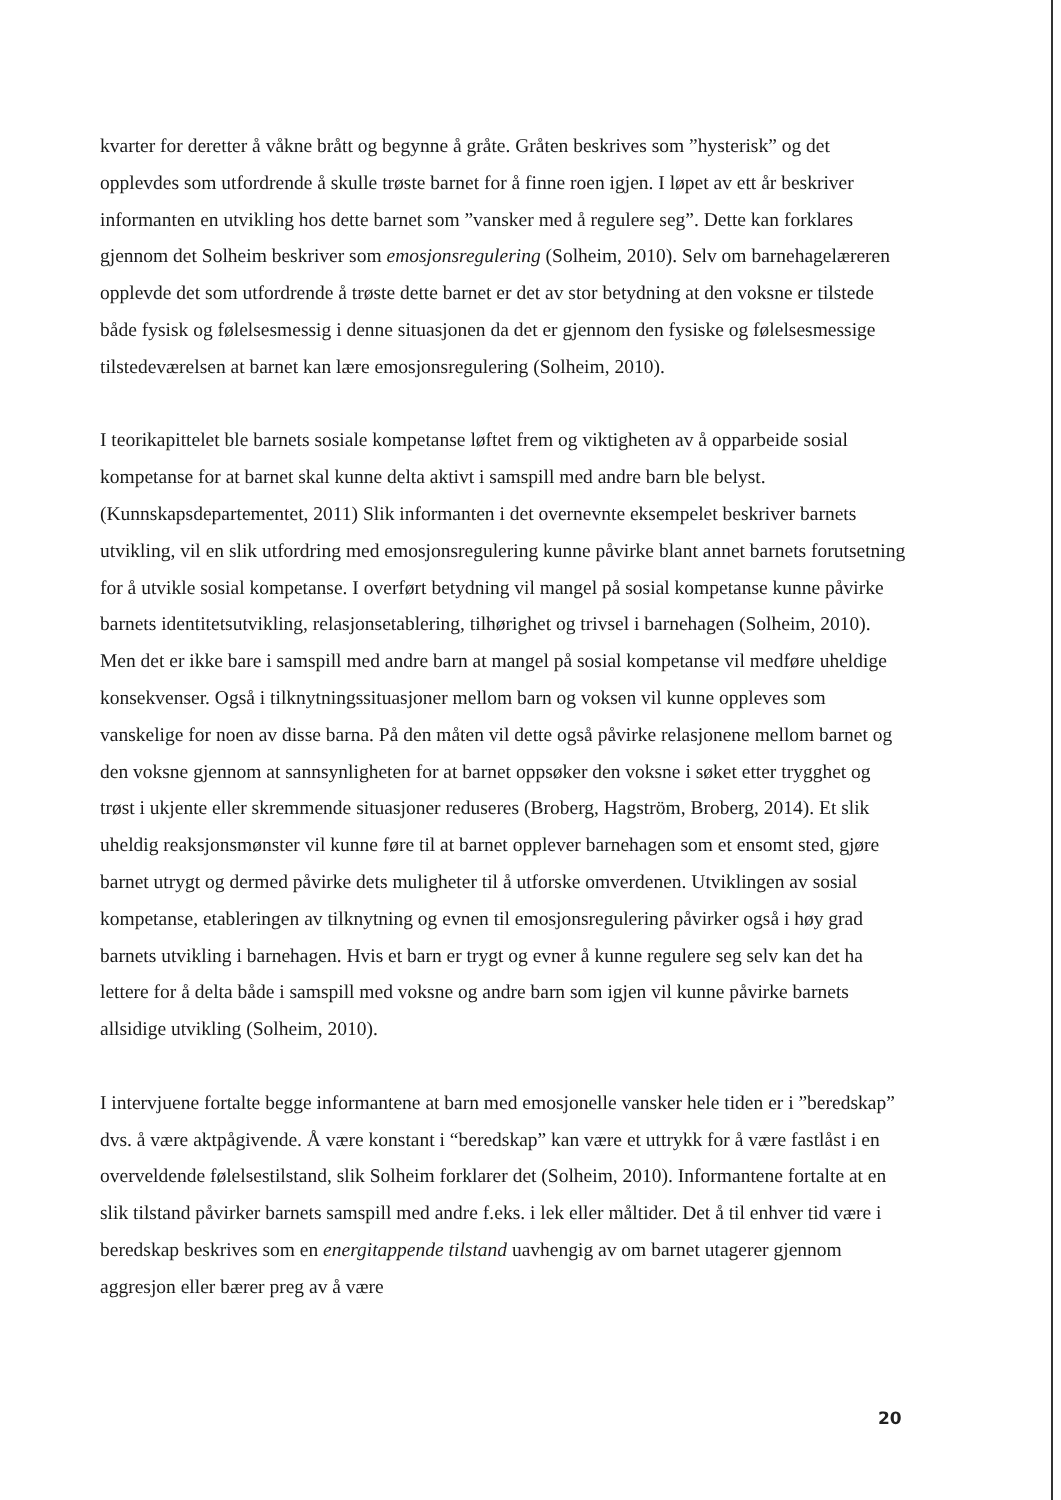kvarter for deretter å våkne brått og begynne å gråte. Gråten beskrives som ”hysterisk” og det opplevdes som utfordrende å skulle trøste barnet for å finne roen igjen. I løpet av ett år beskriver informanten en utvikling hos dette barnet som ”vansker med å regulere seg”. Dette kan forklares gjennom det Solheim beskriver som emosjonsregulering (Solheim, 2010). Selv om barnehagelæreren opplevde det som utfordrende å trøste dette barnet er det av stor betydning at den voksne er tilstede både fysisk og følelsesmessig i denne situasjonen da det er gjennom den fysiske og følelsesmessige tilstedeværelsen at barnet kan lære emosjonsregulering (Solheim, 2010).
I teorikapittelet ble barnets sosiale kompetanse løftet frem og viktigheten av å opparbeide sosial kompetanse for at barnet skal kunne delta aktivt i samspill med andre barn ble belyst. (Kunnskapsdepartementet, 2011) Slik informanten i det overnevnte eksempelet beskriver barnets utvikling, vil en slik utfordring med emosjonsregulering kunne påvirke blant annet barnets forutsetning for å utvikle sosial kompetanse. I overført betydning vil mangel på sosial kompetanse kunne påvirke barnets identitetsutvikling, relasjonsetablering, tilhørighet og trivsel i barnehagen (Solheim, 2010). Men det er ikke bare i samspill med andre barn at mangel på sosial kompetanse vil medføre uheldige konsekvenser. Også i tilknytningssituasjoner mellom barn og voksen vil kunne oppleves som vanskelige for noen av disse barna. På den måten vil dette også påvirke relasjonene mellom barnet og den voksne gjennom at sannsynligheten for at barnet oppsøker den voksne i søket etter trygghet og trøst i ukjente eller skremmende situasjoner reduseres (Broberg, Hagström, Broberg, 2014). Et slik uheldig reaksjonsmønster vil kunne føre til at barnet opplever barnehagen som et ensomt sted, gjøre barnet utrygt og dermed påvirke dets muligheter til å utforske omverdenen. Utviklingen av sosial kompetanse, etableringen av tilknytning og evnen til emosjonsregulering påvirker også i høy grad barnets utvikling i barnehagen. Hvis et barn er trygt og evner å kunne regulere seg selv kan det ha lettere for å delta både i samspill med voksne og andre barn som igjen vil kunne påvirke barnets allsidige utvikling (Solheim, 2010).
I intervjuene fortalte begge informantene at barn med emosjonelle vansker hele tiden er i ”beredskap” dvs. å være aktpågivende. Å være konstant i “beredskap” kan være et uttrykk for å være fastlåst i en overveldende følelsestilstand, slik Solheim forklarer det (Solheim, 2010). Informantene fortalte at en slik tilstand påvirker barnets samspill med andre f.eks. i lek eller måltider. Det å til enhver tid være i beredskap beskrives som en energitappende tilstand uavhengig av om barnet utagerer gjennom aggresjon eller bærer preg av å være
20